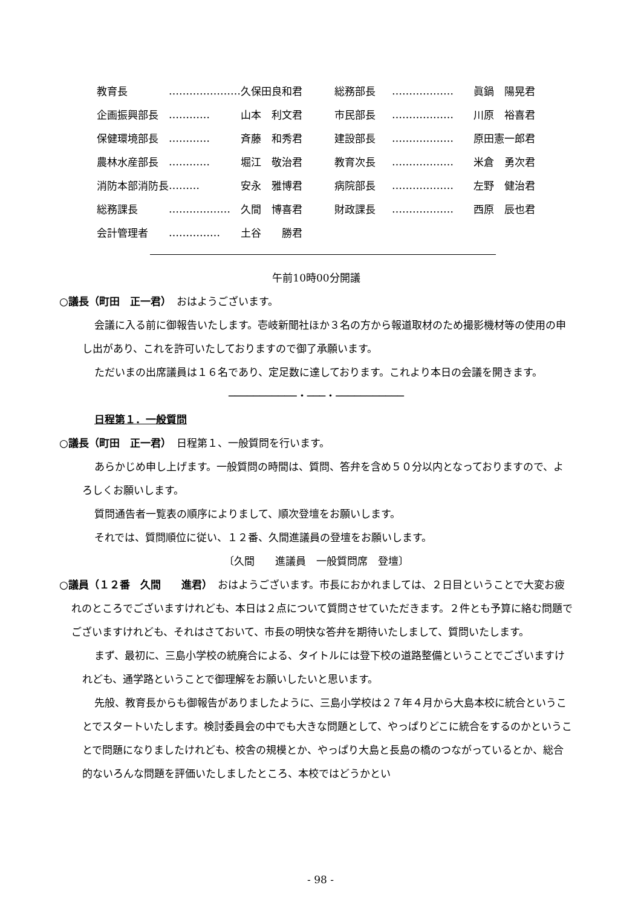| 教育長 | ………………… | 久保田良和君 | 総務部長 | ……………… | 眞鍋 陽晃君 |
| 企画振興部長 | ………… | 山本 利文君 | 市民部長 | ……………… | 川原 裕喜君 |
| 保健環境部長 | ………… | 斉藤 和秀君 | 建設部長 | ……………… | 原田憲一郎君 |
| 農林水産部長 | ………… | 堀江 敬治君 | 教育次長 | ……………… | 米倉 勇次君 |
| 消防本部消防長 | ……… | 安永 雅博君 | 病院部長 | ……………… | 左野 健治君 |
| 総務課長 | ……………… | 久間 博喜君 | 財政課長 | ……………… | 西原 辰也君 |
| 会計管理者 | …………… | 土谷 勝君 | | | |
午前10時00分開議
○議長（町田　正一君）　おはようございます。
会議に入る前に御報告いたします。壱岐新聞社ほか３名の方から報道取材のため撮影機材等の使用の申し出があり、これを許可いたしておりますので御了承願います。
ただいまの出席議員は１６名であり、定足数に達しております。これより本日の会議を開きます。
───────────・───・───────────
日程第１．一般質問
○議長（町田　正一君）　日程第１、一般質問を行います。
あらかじめ申し上げます。一般質問の時間は、質問、答弁を含め５０分以内となっておりますので、よろしくお願いします。
質問通告者一覧表の順序によりまして、順次登壇をお願いします。
それでは、質問順位に従い、１２番、久間進議員の登壇をお願いします。
〔久間　　進議員　一般質問席　登壇〕
○議員（１２番　久間　　進君）　おはようございます。市長におかれましては、２日目ということで大変お疲れのところでございますけれども、本日は２点について質問させていただきます。２件とも予算に絡む問題でございますけれども、それはさておいて、市長の明快な答弁を期待いたしまして、質問いたします。
まず、最初に、三島小学校の統廃合による、タイトルには登下校の道路整備ということでございますけれども、通学路ということで御理解をお願いしたいと思います。
先般、教育長からも御報告がありましたように、三島小学校は２７年４月から大島本校に統合ということでスタートいたします。検討委員会の中でも大きな問題として、やっぱりどこに統合をするのかということで問題になりましたけれども、校舎の規模とか、やっぱり大島と長島の橋のつながっているとか、総合的ないろんな問題を評価いたしましたところ、本校ではどうかとい
- 98 -